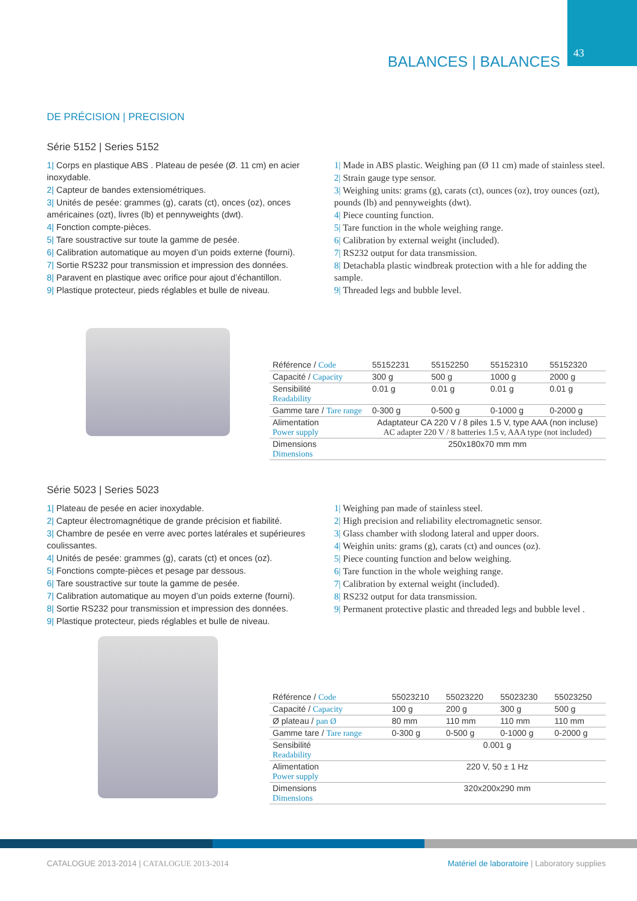43 BALANCES | BALANCES
DE PRÉCISION | PRECISION
Série 5152 | Series 5152
1| Corps en plastique ABS . Plateau de pesée (Ø. 11 cm) en acier inoxydable.
2| Capteur de bandes extensiométriques.
3| Unités de pesée: grammes (g), carats (ct), onces (oz), onces américaines (ozt), livres (lb) et pennyweights (dwt).
4| Fonction compte-pièces.
5| Tare soustractive sur toute la gamme de pesée.
6| Calibration automatique au moyen d’un poids externe (fourni).
7| Sortie RS232 pour transmission et impression des données.
8| Paravent en plastique avec orifice pour ajout d’échantillon.
9| Plastique protecteur, pieds réglables et bulle de niveau.
1| Made in ABS plastic. Weighing pan (Ø 11 cm) made of stainless steel.
2| Strain gauge type sensor.
3| Weighing units: grams (g), carats (ct), ounces (oz), troy ounces (ozt), pounds (lb) and pennyweights (dwt).
4| Piece counting function.
5| Tare function in the whole weighing range.
6| Calibration by external weight (included).
7| RS232 output for data transmission.
8| Detachabla plastic windbreak protection with a hle for adding the sample.
9| Threaded legs and bubble level.
| Référence / Code | 55152231 | 55152250 | 55152310 | 55152320 |
| Capacité / Capacity | 300 g | 500 g | 1000 g | 2000 g |
| Sensibilité Readability | 0.01 g | 0.01 g | 0.01 g | 0.01 g |
| Gamme tare / Tare range | 0-300 g | 0-500 g | 0-1000 g | 0-2000 g |
| Alimentation Power supply | Adaptateur CA 220 V / 8 piles 1.5 V, type AAA (non incluse) AC adapter 220 V / 8 batteries 1.5 v, AAA type (not included) | | | |
| Dimensions Dimensions | 250x180x70 mm mm | | | |
Série 5023 | Series 5023
1| Plateau de pesée en acier inoxydable.
2| Capteur électromagnétique de grande précision et fiabilité.
3| Chambre de pesée en verre avec portes latérales et supérieures coulissantes.
4| Unités de pesée: grammes (g), carats (ct) et onces (oz).
5| Fonctions compte-pièces et pesage par dessous.
6| Tare soustractive sur toute la gamme de pesée.
7| Calibration automatique au moyen d’un poids externe (fourni).
8| Sortie RS232 pour transmission et impression des données.
9| Plastique protecteur, pieds réglables et bulle de niveau.
1| Weighing pan made of stainless steel.
2| High precision and reliability electromagnetic sensor.
3| Glass chamber with slodong lateral and upper doors.
4| Weighin units: grams (g), carats (ct) and ounces (oz).
5| Piece counting function and below weighing.
6| Tare function in the whole weighing range.
7| Calibration by external weight (included).
8| RS232 output for data transmission.
9| Permanent protective plastic and threaded legs and bubble level .
| Référence / Code | 55023210 | 55023220 | 55023230 | 55023250 |
| Capacité / Capacity | 100 g | 200 g | 300 g | 500 g |
| Ø plateau / pan Ø | 80 mm | 110 mm | 110 mm | 110 mm |
| Gamme tare / Tare range | 0-300 g | 0-500 g | 0-1000 g | 0-2000 g |
| Sensibilité Readability | 0.001 g | | | |
| Alimentation Power supply | 220 V, 50 ± 1 Hz | | | |
| Dimensions Dimensions | 320x200x290 mm | | | |
CATALOGUE 2013-2014 | CATALOGUE 2013-2014 Matériel de laboratoire | Laboratory supplies